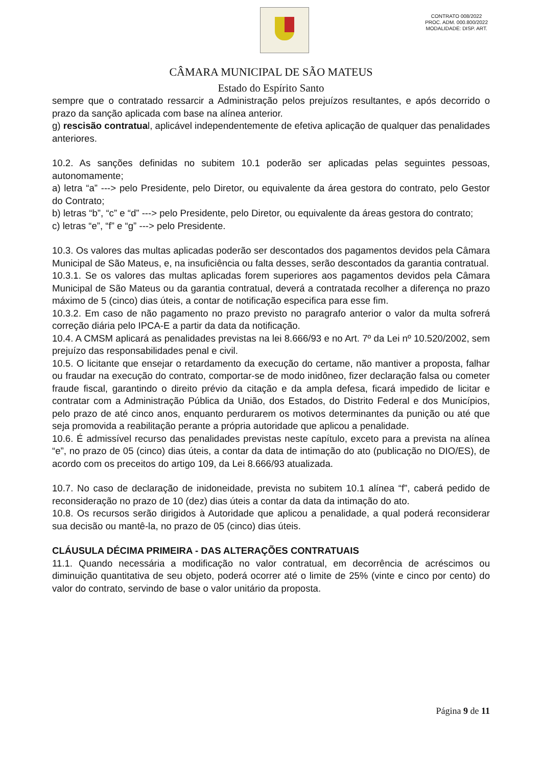CONTRATO 008/2022
PROC. ADM. 000.800/2022
MODALIDADE: DISP. ART.
CÂMARA MUNICIPAL DE SÃO MATEUS
Estado do Espírito Santo
sempre que o contratado ressarcir a Administração pelos prejuízos resultantes, e após decorrido o prazo da sanção aplicada com base na alínea anterior.
g) rescisão contratual, aplicável independentemente de efetiva aplicação de qualquer das penalidades anteriores.
10.2. As sanções definidas no subitem 10.1 poderão ser aplicadas pelas seguintes pessoas, autonomamente;
a) letra “a” ---> pelo Presidente, pelo Diretor, ou equivalente da área gestora do contrato, pelo Gestor do Contrato;
b) letras “b”, “c” e “d” ---> pelo Presidente, pelo Diretor, ou equivalente da áreas gestora do contrato;
c) letras “e”, “f” e “g” ---> pelo Presidente.
10.3. Os valores das multas aplicadas poderão ser descontados dos pagamentos devidos pela Câmara Municipal de São Mateus, e, na insuficiência ou falta desses, serão descontados da garantia contratual.
10.3.1. Se os valores das multas aplicadas forem superiores aos pagamentos devidos pela Câmara Municipal de São Mateus ou da garantia contratual, deverá a contratada recolher a diferença no prazo máximo de 5 (cinco) dias úteis, a contar de notificação especifica para esse fim.
10.3.2. Em caso de não pagamento no prazo previsto no paragrafo anterior o valor da multa sofrerá correção diária pelo IPCA-E a partir da data da notificação.
10.4. A CMSM aplicará as penalidades previstas na lei 8.666/93 e no Art. 7º da Lei nº 10.520/2002, sem prejuízo das responsabilidades penal e civil.
10.5. O licitante que ensejar o retardamento da execução do certame, não mantiver a proposta, falhar ou fraudar na execução do contrato, comportar-se de modo inidôneo, fizer declaração falsa ou cometer fraude fiscal, garantindo o direito prévio da citação e da ampla defesa, ficará impedido de licitar e contratar com a Administração Pública da União, dos Estados, do Distrito Federal e dos Municípios, pelo prazo de até cinco anos, enquanto perdurarem os motivos determinantes da punição ou até que seja promovida a reabilitação perante a própria autoridade que aplicou a penalidade.
10.6. É admissível recurso das penalidades previstas neste capítulo, exceto para a prevista na alínea “e”, no prazo de 05 (cinco) dias úteis, a contar da data de intimação do ato (publicação no DIO/ES), de acordo com os preceitos do artigo 109, da Lei 8.666/93 atualizada.
10.7. No caso de declaração de inidoneidade, prevista no subitem 10.1 alínea “f”, caberá pedido de reconsideração no prazo de 10 (dez) dias úteis a contar da data da intimação do ato.
10.8. Os recursos serão dirigidos à Autoridade que aplicou a penalidade, a qual poderá reconsiderar sua decisão ou mantê-la, no prazo de 05 (cinco) dias úteis.
CLÁUSULA DÉCIMA PRIMEIRA - DAS ALTERAÇÕES CONTRATUAIS
11.1. Quando necessária a modificação no valor contratual, em decorrência de acréscimos ou diminuição quantitativa de seu objeto, poderá ocorrer até o limite de 25% (vinte e cinco por cento) do valor do contrato, servindo de base o valor unitário da proposta.
Página 9 de 11